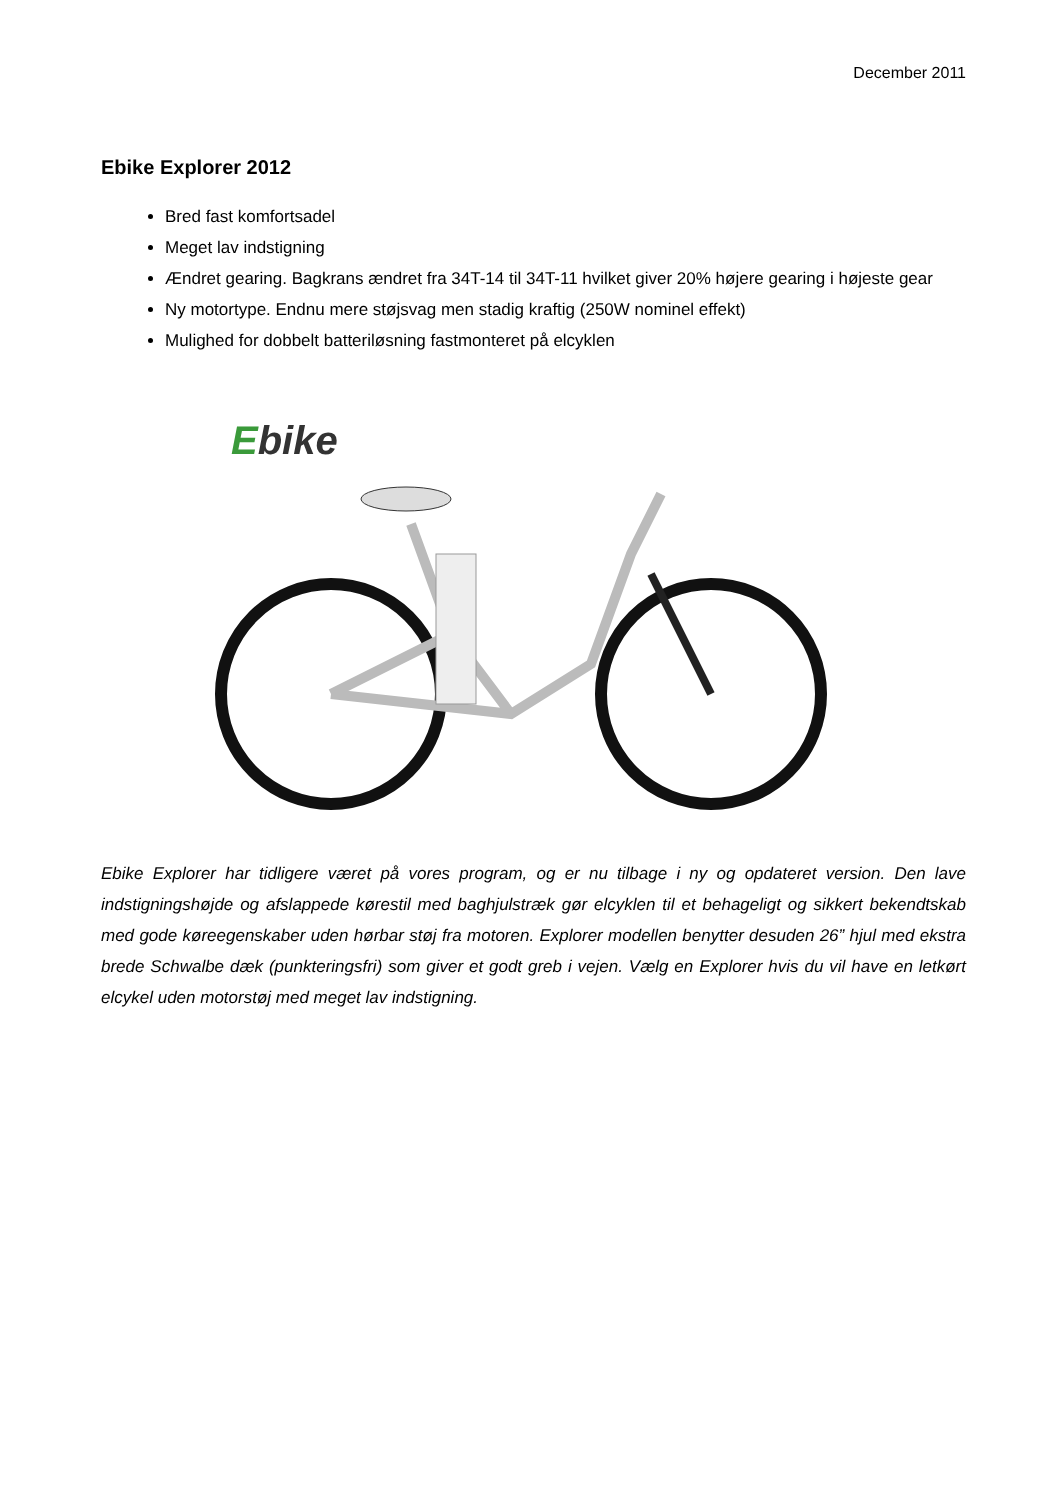December 2011
Ebike Explorer 2012
Bred fast komfortsadel
Meget lav indstigning
Ændret gearing. Bagkrans ændret fra 34T-14 til 34T-11 hvilket giver 20% højere gearing i højeste gear
Ny motortype. Endnu mere støjsvag men stadig kraftig (250W nominel effekt)
Mulighed for dobbelt batteriløsning fastmonteret på elcyklen
Ebike
Ebike Explorer har tidligere været på vores program, og er nu tilbage i ny og opdateret version. Den lave indstigningshøjde og afslappede kørestil med baghjulstræk gør elcyklen til et behageligt og sikkert bekendtskab med gode køreegenskaber uden hørbar støj fra motoren. Explorer modellen benytter desuden 26” hjul med ekstra brede Schwalbe dæk (punkteringsfri) som giver et godt greb i vejen. Vælg en Explorer hvis du vil have en letkørt elcykel uden motorstøj med meget lav indstigning.